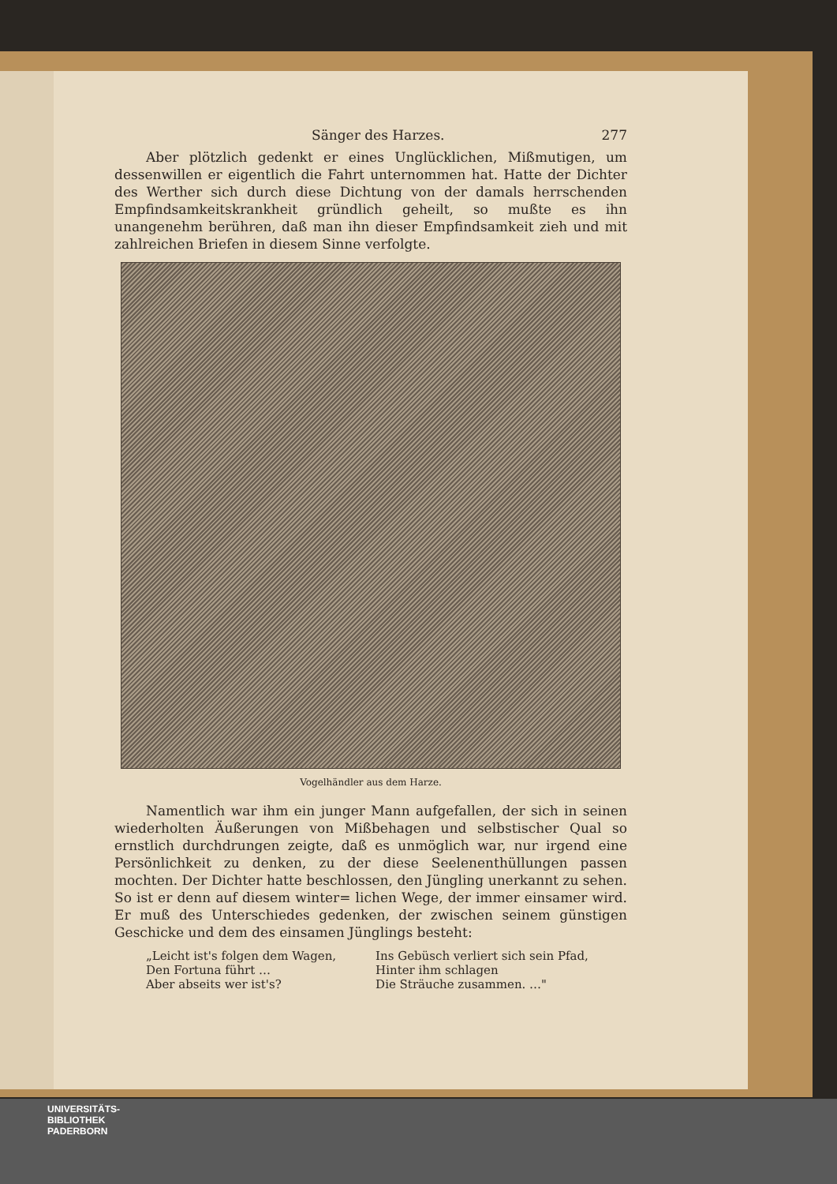Sänger des Harzes. 277
Aber plötzlich gedenkt er eines Unglücklichen, Mißmutigen, um dessenwillen er eigentlich die Fahrt unternommen hat. Hatte der Dichter des Werther sich durch diese Dichtung von der damals herrschenden Empfindsamkeitskrankheit gründlich geheilt, so mußte es ihn unangenehm berühren, daß man ihn dieser Empfindsamkeit zieh und mit zahlreichen Briefen in diesem Sinne verfolgte.
Vogelhändler aus dem Harze.
Namentlich war ihm ein junger Mann aufgefallen, der sich in seinen wiederholten Äußerungen von Mißbehagen und selbstischer Qual so ernstlich durchdrungen zeigte, daß es unmöglich war, nur irgend eine Persönlichkeit zu denken, zu der diese Seelenenthüllungen passen mochten. Der Dichter hatte beschlossen, den Jüngling unerkannt zu sehen. So ist er denn auf diesem winter= lichen Wege, der immer einsamer wird. Er muß des Unterschiedes gedenken, der zwischen seinem günstigen Geschicke und dem des einsamen Jünglings besteht:
„Leicht ist's folgen dem Wagen,
Den Fortuna führt …
Aber abseits wer ist's?
Ins Gebüsch verliert sich sein Pfad,
Hinter ihm schlagen
Die Sträuche zusammen. …"
UNIVERSITÄTS-
BIBLIOTHEK
PADERBORN